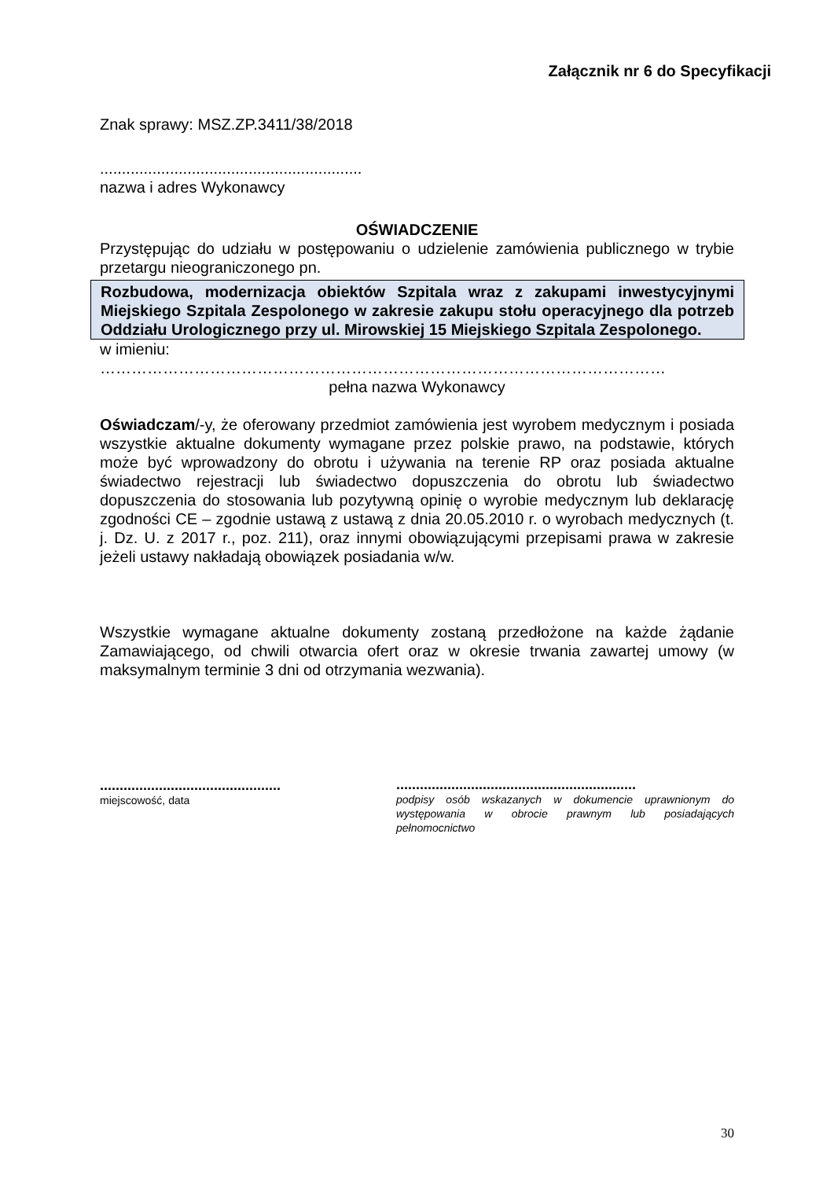Załącznik nr 6 do Specyfikacji
Znak sprawy: MSZ.ZP.3411/38/2018
............................................................
nazwa i adres Wykonawcy
OŚWIADCZENIE
Przystępując do udziału w postępowaniu o udzielenie zamówienia publicznego w trybie przetargu nieograniczonego pn.
Rozbudowa, modernizacja obiektów Szpitala wraz z zakupami inwestycyjnymi Miejskiego Szpitala Zespolonego w zakresie zakupu stołu operacyjnego dla potrzeb Oddziału Urologicznego przy ul. Mirowskiej 15 Miejskiego Szpitala Zespolonego.
w imieniu:
………………………………………………………………………………………………
pełna nazwa Wykonawcy
Oświadczam/-y, że oferowany przedmiot zamówienia jest wyrobem medycznym i posiada wszystkie aktualne dokumenty wymagane przez polskie prawo, na podstawie, których może być wprowadzony do obrotu i używania na terenie RP oraz posiada aktualne świadectwo rejestracji lub świadectwo dopuszczenia do obrotu lub świadectwo dopuszczenia do stosowania lub pozytywną opinię o wyrobie medycznym lub deklarację zgodności CE – zgodnie ustawą z ustawą z dnia 20.05.2010 r. o wyrobach medycznych (t. j. Dz. U. z 2017 r., poz. 211), oraz innymi obowiązującymi przepisami prawa w zakresie jeżeli ustawy nakładają obowiązek posiadania w/w.
Wszystkie wymagane aktualne dokumenty zostaną przedłożone na każde żądanie Zamawiającego, od chwili otwarcia ofert oraz w okresie trwania zawartej umowy (w maksymalnym terminie 3 dni od otrzymania wezwania).
..............................................
miejscowość, data
.............................................................
podpisy osób wskazanych w dokumencie uprawnionym do występowania w obrocie prawnym lub posiadających pełnomocnictwo
30